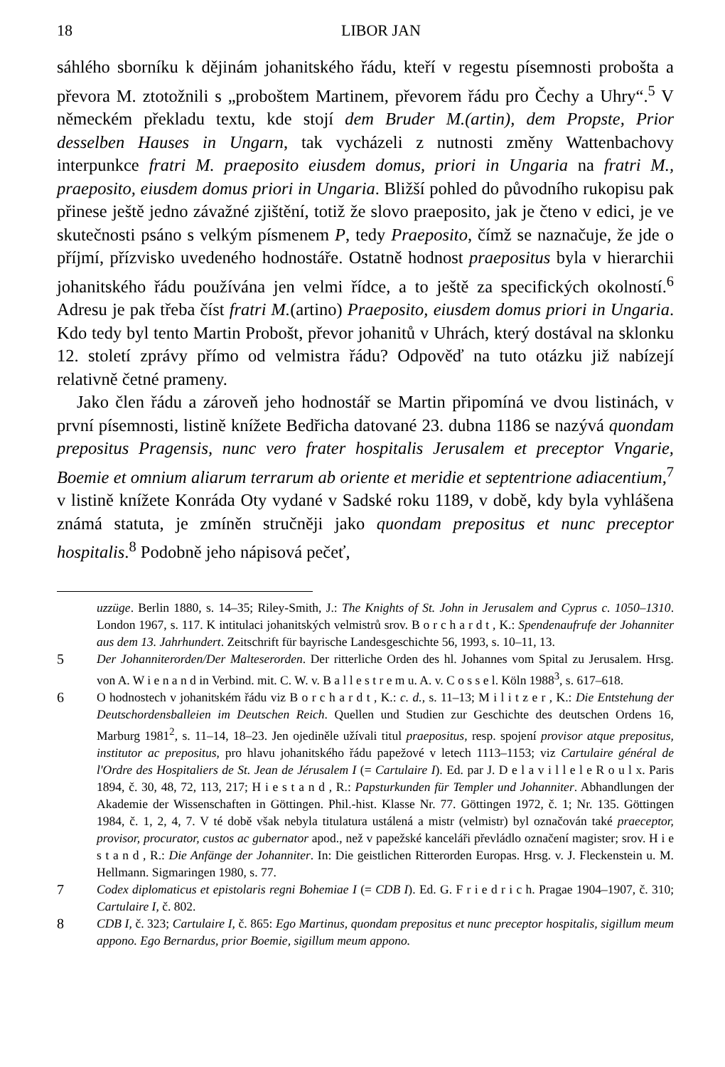18 LIBOR JAN
sáhlého sborníku k dějinám johanitského řádu, kteří v regestu písemnosti probošta a převora M. ztotožnili s „proboštem Martinem, převorem řádu pro Čechy a Uhry“.<sup>5</sup> V německém překladu textu, kde stojí dem Bruder M.(artin), dem Propste, Prior desselben Hauses in Ungarn, tak vycházeli z nutnosti změny Wattenbachovy interpunkce fratri M. praeposito eiusdem domus, priori in Ungaria na fratri M., praeposito, eiusdem domus priori in Ungaria. Bližší pohled do původního rukopisu pak přinese ještě jedno závažné zjištění, totiž že slovo praeposito, jak je čteno v edici, je ve skutečnosti psáno s velkým písmenem P, tedy Praeposito, čímž se naznačuje, že jde o příjmí, přízvisko uvedeného hodnostáře. Ostatně hodnost praepositus byla v hierarchii johanitského řádu používána jen velmi řídce, a to ještě za specifických okolností.<sup>6</sup> Adresu je pak třeba číst fratri M.(artino) Praeposito, eiusdem domus priori in Ungaria. Kdo tedy byl tento Martin Probošt, převor johanitů v Uhrách, který dostával na sklonku 12. století zprávy přímo od velmistra řádu? Odpověď na tuto otázku již nabízejí relativně četné prameny.
Jako člen řádu a zároveň jeho hodnostář se Martin připomíná ve dvou listinách, v první písemnosti, listině knížete Bedřicha datované 23. dubna 1186 se nazývá quondam prepositus Pragensis, nunc vero frater hospitalis Jerusalem et preceptor Vngarie, Boemie et omnium aliarum terrarum ab oriente et meridie et septentrione adiacentium,<sup>7</sup> v listině knížete Konráda Oty vydané v Sadské roku 1189, v době, kdy byla vyhlášena známá statuta, je zmíněn stručněji jako quondam prepositus et nunc preceptor hospitalis.<sup>8</sup> Podobně jeho nápisová pečeť,
uzzüge. Berlin 1880, s. 14–35; Riley-Smith, J.: The Knights of St. John in Jerusalem and Cyprus c. 1050–1310. London 1967, s. 117. K intitulaci johanitských velmistrů srov. B o r c h a r d t , K.: Spendenaufrufe der Johanniter aus dem 13. Jahrhundert. Zeitschrift für bayrische Landesgeschichte 56, 1993, s. 10–11, 13.
5 Der Johanniterorden/Der Malteserorden. Der ritterliche Orden des hl. Johannes vom Spital zu Jerusalem. Hrsg. von A. W i e n a n d in Verbind. mit. C. W. v. B a l l e s t r e m u. A. v. C o s s e l. Köln 1988<sup>3</sup>, s. 617–618.
6 O hodnostech v johanitském řádu viz B o r c h a r d t , K.: c. d., s. 11–13; M i l i t z e r , K.: Die Entstehung der Deutschordensballeien im Deutschen Reich. Quellen und Studien zur Geschichte des deutschen Ordens 16, Marburg 1981<sup>2</sup>, s. 11–14, 18–23. Jen ojediněle užívali titul praepositus, resp. spojení provisor atque prepositus, institutor ac prepositus, pro hlavu johanitského řádu papežové v letech 1113–1153; viz Cartulaire général de l'Ordre des Hospitaliers de St. Jean de Jérusalem I (= Cartulaire I). Ed. par J. D e l a v i l l e l e R o u l x. Paris 1894, č. 30, 48, 72, 113, 217; H i e s t a n d , R.: Papsturkunden für Templer und Johanniter. Abhandlungen der Akademie der Wissenschaften in Göttingen. Phil.-hist. Klasse Nr. 77. Göttingen 1972, č. 1; Nr. 135. Göttingen 1984, č. 1, 2, 4, 7. V té době však nebyla titulatura ustálená a mistr (velmistr) byl označován také praeceptor, provisor, procurator, custos ac gubernator apod., než v papežské kanceláři převládlo označení magister; srov. H i e s t a n d , R.: Die Anfänge der Johanniter. In: Die geistlichen Ritterorden Europas. Hrsg. v. J. Fleckenstein u. M. Hellmann. Sigmaringen 1980, s. 77.
7 Codex diplomaticus et epistolaris regni Bohemiae I (= CDB I). Ed. G. F r i e d r i c h. Pragae 1904–1907, č. 310; Cartulaire I, č. 802.
8 CDB I, č. 323; Cartulaire I, č. 865: Ego Martinus, quondam prepositus et nunc preceptor hospitalis, sigillum meum appono. Ego Bernardus, prior Boemie, sigillum meum appono.